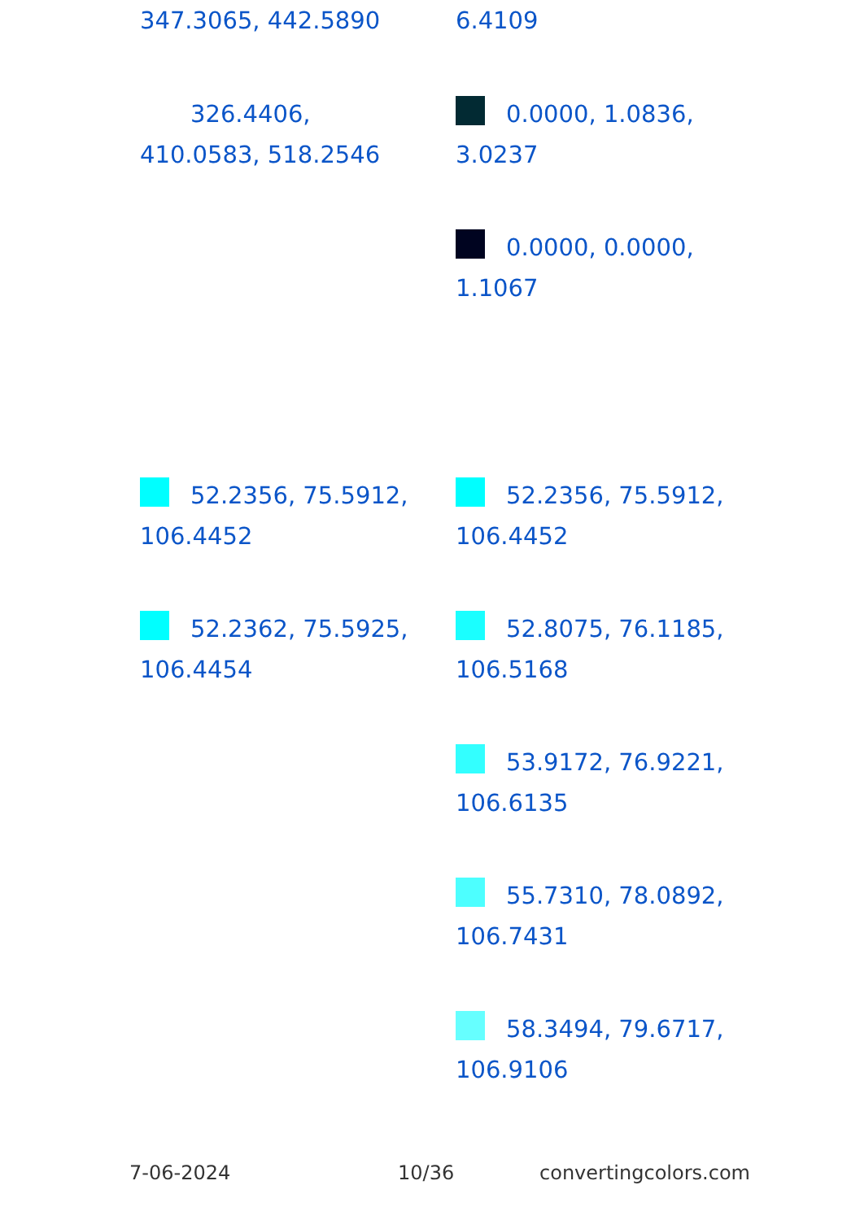347.3065, 442.5890 6.4109
326.4406, 410.0583, 518.2546
0.0000, 1.0836, 3.0237
0.0000, 0.0000, 1.1067
52.2356, 75.5912, 106.4452
52.2356, 75.5912, 106.4452
52.2362, 75.5925, 106.4454
52.8075, 76.1185, 106.5168
53.9172, 76.9221, 106.6135
55.7310, 78.0892, 106.7431
58.3494, 79.6717, 106.9106
7-06-2024 10/36 convertingcolors.com